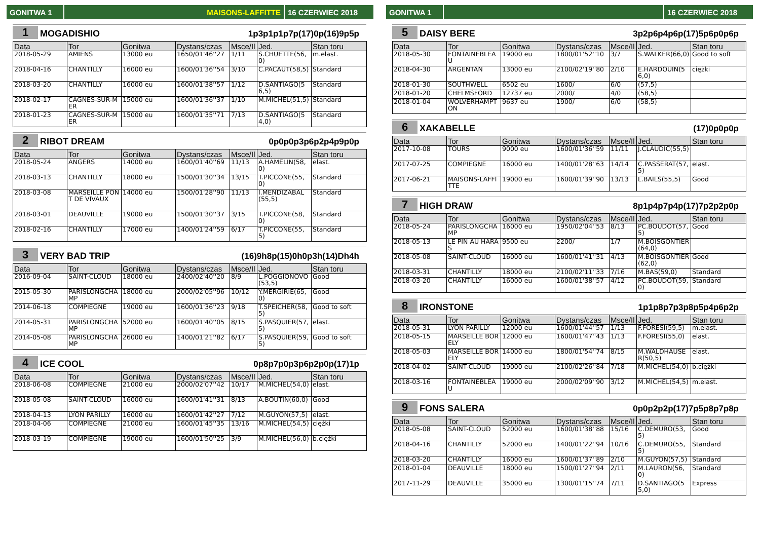GONITWA 1 MAISONS-LAFFITTE 16 CZERWIEC 2018
1 MOGADISHIO 1p3p1p1p7p(17)0p(16)9p5p
| Data | Tor | Gonitwa | Dystans/czas | Msce/Il | Jed. | Stan toru |
| --- | --- | --- | --- | --- | --- | --- |
| 2018-05-29 | AMIENS | 13000 eu | 1650/01'46''27 | 1/11 | S.CHUETTE(56,0) | m.elast. |
| 2018-04-16 | CHANTILLY | 16000 eu | 1600/01'36''54 | 3/10 | C.PACAUT(58,5) | Standard |
| 2018-03-20 | CHANTILLY | 16000 eu | 1600/01'38''57 | 1/12 | D.SANTIAGO(56,5) | Standard |
| 2018-02-17 | CAGNES-SUR-MER | 15000 eu | 1600/01'36''37 | 1/10 | M.MICHEL(51,5) | Standard |
| 2018-01-23 | CAGNES-SUR-MER | 15000 eu | 1600/01'35''71 | 7/13 | D.SANTIAGO(54,0) | Standard |
2 RIBOT DREAM 0p0p0p3p6p2p4p9p0p
| Data | Tor | Gonitwa | Dystans/czas | Msce/Il | Jed. | Stan toru |
| --- | --- | --- | --- | --- | --- | --- |
| 2018-05-24 | ANGERS | 14000 eu | 1600/01'40''69 | 11/13 | A.HAMELIN(58,0) | elast. |
| 2018-03-13 | CHANTILLY | 18000 eu | 1500/01'30''34 | 13/15 | T.PICCONE(55,0) | Standard |
| 2018-03-08 | MARSEILLE PONT DE VIVAUX | 14000 eu | 1500/01'28''90 | 11/13 | I.MENDIZABAL(55,5) | Standard |
| 2018-03-01 | DEAUVILLE | 19000 eu | 1500/01'30''37 | 3/15 | T.PICCONE(58,0) | Standard |
| 2018-02-16 | CHANTILLY | 17000 eu | 1400/01'24''59 | 6/17 | T.PICCONE(55,5) | Standard |
3 VERY BAD TRIP (16)9h8p(15)0h0p3h(14)Dh4h
| Data | Tor | Gonitwa | Dystans/czas | Msce/Il | Jed. | Stan toru |
| --- | --- | --- | --- | --- | --- | --- |
| 2016-09-04 | SAINT-CLOUD | 18000 eu | 2400/02'40''20 | 8/9 | L.POGGIONOVO(53,5) | Good |
| 2015-05-30 | PARISLONGCHAMP | 18000 eu | 2000/02'05''96 | 10/12 | Y.MERGIRIE(65,0) | Good |
| 2014-06-18 | COMPIEGNE | 19000 eu | 1600/01'36''23 | 9/18 | T.SPEICHER(58,5) | Good to soft |
| 2014-05-31 | PARISLONGCHAMP | 52000 eu | 1600/01'40''05 | 8/15 | S.PASQUIER(57,5) | elast. |
| 2014-05-08 | PARISLONGCHAMP | 26000 eu | 1400/01'21''82 | 6/17 | S.PASQUIER(59,5) | Good to soft |
4 ICE COOL 0p8p7p0p3p6p2p0p(17)1p
| Data | Tor | Gonitwa | Dystans/czas | Msce/Il | Jed. | Stan toru |
| --- | --- | --- | --- | --- | --- | --- |
| 2018-06-08 | COMPIEGNE | 21000 eu | 2000/02'07''42 | 10/17 | M.MICHEL(54,0) | elast. |
| 2018-05-08 | SAINT-CLOUD | 16000 eu | 1600/01'41''31 | 8/13 | A.BOUTIN(60,0) | Good |
| 2018-04-13 | LYON PARILLY | 16000 eu | 1600/01'42''27 | 7/12 | M.GUYON(57,5) | elast. |
| 2018-04-06 | COMPIEGNE | 21000 eu | 1600/01'45''35 | 13/16 | M.MICHEL(54,5) | ciężki |
| 2018-03-19 | COMPIEGNE | 19000 eu | 1600/01'50''25 | 3/9 | M.MICHEL(56,0) | b.ciężki |
GONITWA 1 16 CZERWIEC 2018
5 DAISY BERE 3p2p6p4p6p(17)5p6p0p6p
| Data | Tor | Gonitwa | Dystans/czas | Msce/Il | Jed. | Stan toru |
| --- | --- | --- | --- | --- | --- | --- |
| 2018-05-30 | FONTAINEBLEAU | 19000 eu | 1800/01'52''10 | 3/7 | S.WALKER(66,0) | Good to soft |
| 2018-04-30 | ARGENTAN | 13000 eu | 2100/02'19''80 | 2/10 | E.HARDOUIN(56,0) | ciężki |
| 2018-01-30 | SOUTHWELL | 6502 eu | 1600/ | 6/0 | (57,5) | |
| 2018-01-20 | CHELMSFORD | 12737 eu | 2000/ | 4/0 | (58,5) | |
| 2018-01-04 | WOLVERHAMPTON | 9637 eu | 1900/ | 6/0 | (58,5) | |
6 XAKABELLE (17)0p0p0p
| Data | Tor | Gonitwa | Dystans/czas | Msce/Il | Jed. | Stan toru |
| --- | --- | --- | --- | --- | --- | --- |
| 2017-10-08 | TOURS | 9000 eu | 1600/01'36''59 | 11/11 | J.CLAUDIC(55,5) | |
| 2017-07-25 | COMPIEGNE | 16000 eu | 1400/01'28''63 | 14/14 | C.PASSERAT(57,5) | elast. |
| 2017-06-21 | MAISONS-LAFFITTE | 19000 eu | 1600/01'39''90 | 13/13 | L.BAILS(55,5) | Good |
7 HIGH DRAW 8p1p4p7p4p(17)7p2p2p0p
| Data | Tor | Gonitwa | Dystans/czas | Msce/Il | Jed. | Stan toru |
| --- | --- | --- | --- | --- | --- | --- |
| 2018-05-24 | PARISLONGCHAMP | 16000 eu | 1950/02'04''53 | 8/13 | PC.BOUDOT(57,5) | Good |
| 2018-05-13 | LE PIN AU HARAS | 9500 eu | 2200/ | 1/7 | M.BOISGONTIER(64,0) | |
| 2018-05-08 | SAINT-CLOUD | 16000 eu | 1600/01'41''31 | 4/13 | M.BOISGONTIER(62,0) | Good |
| 2018-03-31 | CHANTILLY | 18000 eu | 2100/02'11''33 | 7/16 | M.BAS(59,0) | Standard |
| 2018-03-20 | CHANTILLY | 16000 eu | 1600/01'38''57 | 4/12 | PC.BOUDOT(59,0) | Standard |
8 IRONSTONE 1p1p8p7p3p8p5p4p6p2p
| Data | Tor | Gonitwa | Dystans/czas | Msce/Il | Jed. | Stan toru |
| --- | --- | --- | --- | --- | --- | --- |
| 2018-05-31 | LYON PARILLY | 12000 eu | 1600/01'44''57 | 1/13 | F.FORESI(59,5) | m.elast. |
| 2018-05-15 | MARSEILLE BORELY | 12000 eu | 1600/01'47''43 | 1/13 | F.FORESI(55,0) | elast. |
| 2018-05-03 | MARSEILLE BORELY | 14000 eu | 1800/01'54''74 | 8/15 | M.WALDHAUSER(50,5) | elast. |
| 2018-04-02 | SAINT-CLOUD | 19000 eu | 2100/02'26''84 | 7/18 | M.MICHEL(54,0) | b.ciężki |
| 2018-03-16 | FONTAINEBLEAU | 19000 eu | 2000/02'09''90 | 3/12 | M.MICHEL(54,5) | m.elast. |
9 FONS SALERA 0p0p2p2p(17)7p5p8p7p8p
| Data | Tor | Gonitwa | Dystans/czas | Msce/Il | Jed. | Stan toru |
| --- | --- | --- | --- | --- | --- | --- |
| 2018-05-08 | SAINT-CLOUD | 52000 eu | 1600/01'38''88 | 15/16 | C.DEMURO(53,5) | Good |
| 2018-04-16 | CHANTILLY | 52000 eu | 1400/01'22''94 | 10/16 | C.DEMURO(55,5) | Standard |
| 2018-03-20 | CHANTILLY | 16000 eu | 1600/01'37''89 | 2/10 | M.GUYON(57,5) | Standard |
| 2018-01-04 | DEAUVILLE | 18000 eu | 1500/01'27''94 | 2/11 | M.LAURON(56,0) | Standard |
| 2017-11-29 | DEAUVILLE | 35000 eu | 1300/01'15''74 | 7/11 | D.SANTIAGO(55,0) | Express |